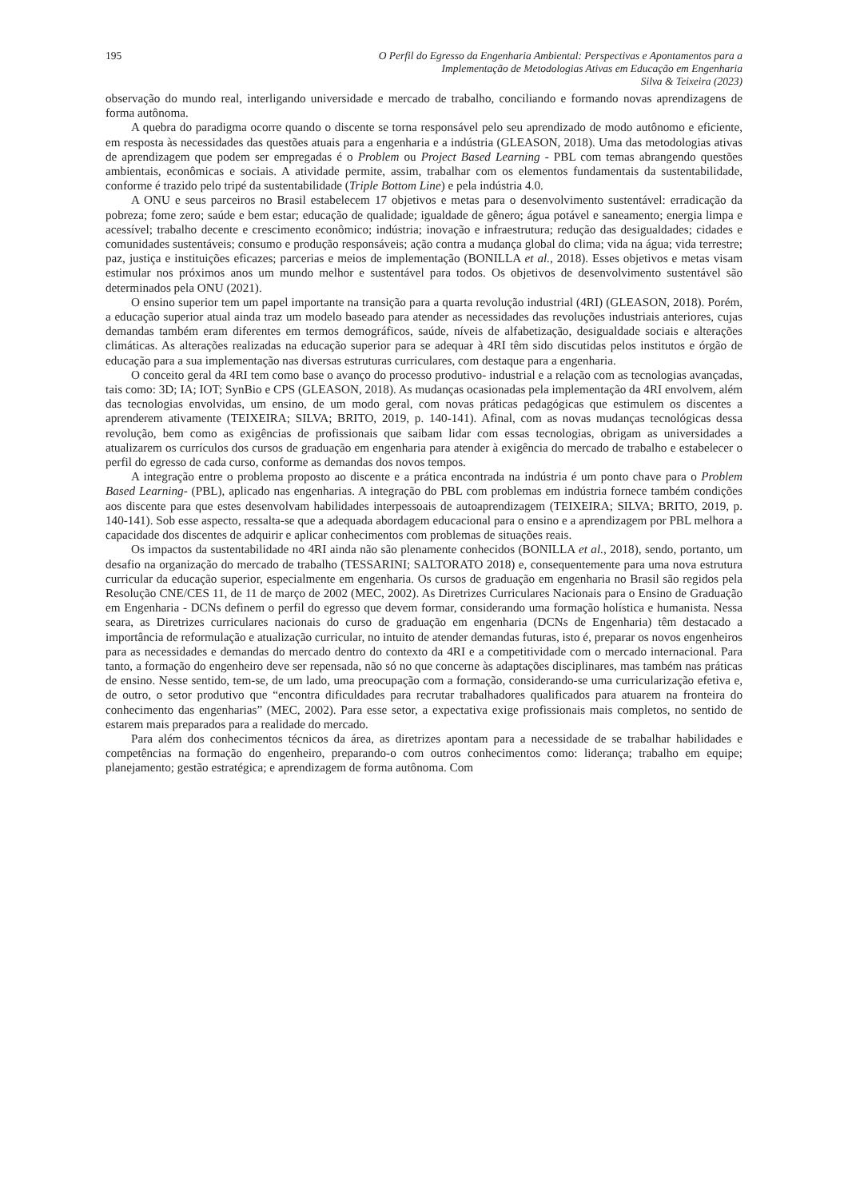195 O Perfil do Egresso da Engenharia Ambiental: Perspectivas e Apontamentos para a
Implementação de Metodologias Ativas em Educação em Engenharia
Silva & Teixeira (2023)
observação do mundo real, interligando universidade e mercado de trabalho, conciliando e formando novas aprendizagens de forma autônoma.
A quebra do paradigma ocorre quando o discente se torna responsável pelo seu aprendizado de modo autônomo e eficiente, em resposta às necessidades das questões atuais para a engenharia e a indústria (GLEASON, 2018). Uma das metodologias ativas de aprendizagem que podem ser empregadas é o Problem ou Project Based Learning - PBL com temas abrangendo questões ambientais, econômicas e sociais. A atividade permite, assim, trabalhar com os elementos fundamentais da sustentabilidade, conforme é trazido pelo tripé da sustentabilidade (Triple Bottom Line) e pela indústria 4.0.
A ONU e seus parceiros no Brasil estabelecem 17 objetivos e metas para o desenvolvimento sustentável: erradicação da pobreza; fome zero; saúde e bem estar; educação de qualidade; igualdade de gênero; água potável e saneamento; energia limpa e acessível; trabalho decente e crescimento econômico; indústria; inovação e infraestrutura; redução das desigualdades; cidades e comunidades sustentáveis; consumo e produção responsáveis; ação contra a mudança global do clima; vida na água; vida terrestre; paz, justiça e instituições eficazes; parcerias e meios de implementação (BONILLA et al., 2018). Esses objetivos e metas visam estimular nos próximos anos um mundo melhor e sustentável para todos. Os objetivos de desenvolvimento sustentável são determinados pela ONU (2021).
O ensino superior tem um papel importante na transição para a quarta revolução industrial (4RI) (GLEASON, 2018). Porém, a educação superior atual ainda traz um modelo baseado para atender as necessidades das revoluções industriais anteriores, cujas demandas também eram diferentes em termos demográficos, saúde, níveis de alfabetização, desigualdade sociais e alterações climáticas. As alterações realizadas na educação superior para se adequar à 4RI têm sido discutidas pelos institutos e órgão de educação para a sua implementação nas diversas estruturas curriculares, com destaque para a engenharia.
O conceito geral da 4RI tem como base o avanço do processo produtivo- industrial e a relação com as tecnologias avançadas, tais como: 3D; IA; IOT; SynBio e CPS (GLEASON, 2018). As mudanças ocasionadas pela implementação da 4RI envolvem, além das tecnologias envolvidas, um ensino, de um modo geral, com novas práticas pedagógicas que estimulem os discentes a aprenderem ativamente (TEIXEIRA; SILVA; BRITO, 2019, p. 140-141). Afinal, com as novas mudanças tecnológicas dessa revolução, bem como as exigências de profissionais que saibam lidar com essas tecnologias, obrigam as universidades a atualizarem os currículos dos cursos de graduação em engenharia para atender à exigência do mercado de trabalho e estabelecer o perfil do egresso de cada curso, conforme as demandas dos novos tempos.
A integração entre o problema proposto ao discente e a prática encontrada na indústria é um ponto chave para o Problem Based Learning- (PBL), aplicado nas engenharias. A integração do PBL com problemas em indústria fornece também condições aos discente para que estes desenvolvam habilidades interpessoais de autoaprendizagem (TEIXEIRA; SILVA; BRITO, 2019, p. 140-141). Sob esse aspecto, ressalta-se que a adequada abordagem educacional para o ensino e a aprendizagem por PBL melhora a capacidade dos discentes de adquirir e aplicar conhecimentos com problemas de situações reais.
Os impactos da sustentabilidade no 4RI ainda não são plenamente conhecidos (BONILLA et al., 2018), sendo, portanto, um desafio na organização do mercado de trabalho (TESSARINI; SALTORATO 2018) e, consequentemente para uma nova estrutura curricular da educação superior, especialmente em engenharia. Os cursos de graduação em engenharia no Brasil são regidos pela Resolução CNE/CES 11, de 11 de março de 2002 (MEC, 2002). As Diretrizes Curriculares Nacionais para o Ensino de Graduação em Engenharia - DCNs definem o perfil do egresso que devem formar, considerando uma formação holística e humanista. Nessa seara, as Diretrizes curriculares nacionais do curso de graduação em engenharia (DCNs de Engenharia) têm destacado a importância de reformulação e atualização curricular, no intuito de atender demandas futuras, isto é, preparar os novos engenheiros para as necessidades e demandas do mercado dentro do contexto da 4RI e a competitividade com o mercado internacional. Para tanto, a formação do engenheiro deve ser repensada, não só no que concerne às adaptações disciplinares, mas também nas práticas de ensino. Nesse sentido, tem-se, de um lado, uma preocupação com a formação, considerando-se uma curricularização efetiva e, de outro, o setor produtivo que “encontra dificuldades para recrutar trabalhadores qualificados para atuarem na fronteira do conhecimento das engenharias” (MEC, 2002). Para esse setor, a expectativa exige profissionais mais completos, no sentido de estarem mais preparados para a realidade do mercado.
Para além dos conhecimentos técnicos da área, as diretrizes apontam para a necessidade de se trabalhar habilidades e competências na formação do engenheiro, preparando-o com outros conhecimentos como: liderança; trabalho em equipe; planejamento; gestão estratégica; e aprendizagem de forma autônoma. Com